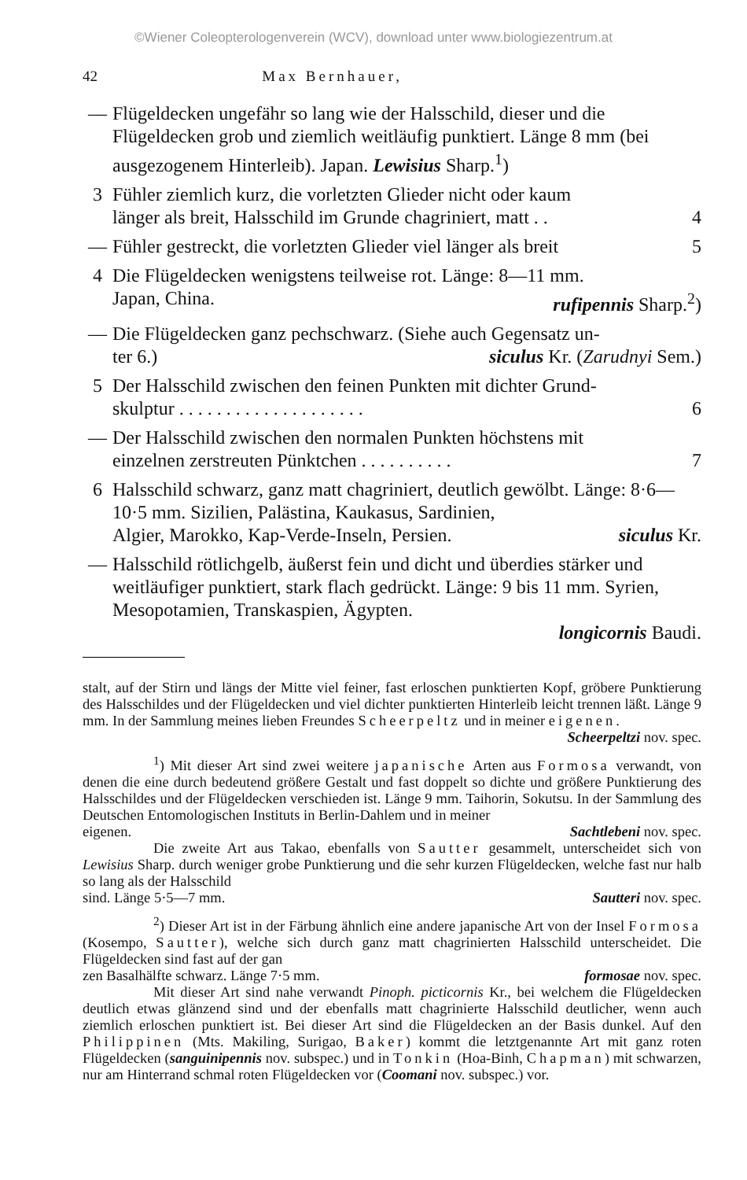©Wiener Coleopterologenverein (WCV), download unter www.biologiezentrum.at
42 Max Bernhauer,
— Flügeldecken ungefähr so lang wie der Halsschild, dieser und die Flügeldecken grob und ziemlich weitläufig punktiert. Länge 8 mm (bei ausgezogenem Hinterleib). Japan. Lewisius Sharp.<sup>1</sup>)
3 Fühler ziemlich kurz, die vorletzten Glieder nicht oder kaum
länger als breit, Halsschild im Grunde chagriniert, matt . . 4
— Fühler gestreckt, die vorletzten Glieder viel länger als breit 5
4 Die Flügeldecken wenigstens teilweise rot. Länge: 8—11 mm.
Japan, China. rufipennis Sharp.<sup>2</sup>)
— Die Flügeldecken ganz pechschwarz. (Siehe auch Gegensatz un-
ter 6.) siculus Kr. (Zarudnyi Sem.)
5 Der Halsschild zwischen den feinen Punkten mit dichter Grund-
skulptur . . . . . . . . . . . . . . . . . . . . 6
— Der Halsschild zwischen den normalen Punkten höchstens mit
einzelnen zerstreuten Pünktchen . . . . . . . . . . 7
6 Halsschild schwarz, ganz matt chagriniert, deutlich gewölbt. Länge: 8·6—10·5 mm. Sizilien, Palästina, Kaukasus, Sardinien,
Algier, Marokko, Kap-Verde-Inseln, Persien. siculus Kr.
— Halsschild rötlichgelb, äußerst fein und dicht und überdies stär­ker und weitläufiger punktiert, stark flach gedrückt. Länge: 9 bis 11 mm. Syrien, Mesopotamien, Transkaspien, Ägypten.
longicornis Baudi.
stalt, auf der Stirn und längs der Mitte viel feiner, fast erloschen punktierten Kopf, gröbere Punktierung des Halsschildes und der Flügeldecken und viel dichter punktierten Hinterleib leicht trennen läßt. Länge 9 mm. In der Samm­lung meines lieben Freundes Scheerpeltz und in meiner eigenen.
Scheerpeltzi nov. spec.
<sup>1</sup>) Mit dieser Art sind zwei weitere japanische Arten aus Formosa verwandt, von denen die eine durch bedeutend größere Gestalt und fast doppelt so dichte und größere Punktierung des Halsschildes und der Flügeldecken verschieden ist. Länge 9 mm. Taihorin, Sokutsu. In der Samm­lung des Deutschen Entomologischen Instituts in Berlin-Dahlem und in meiner
eigenen. Sachtlebeni nov. spec.
Die zweite Art aus Takao, ebenfalls von Sautter gesammelt, unter­scheidet sich von Lewisius Sharp. durch weniger grobe Punktierung und die sehr kurzen Flügeldecken, welche fast nur halb so lang als der Halsschild
sind. Länge 5·5—7 mm. Sautteri nov. spec.
<sup>2</sup>) Dieser Art ist in der Färbung ähnlich eine andere japanische Art von der Insel Formosa (Kosempo, Sautter), welche sich durch ganz matt chagrinierten Halsschild unterscheidet. Die Flügeldecken sind fast auf der gan­
zen Basalhälfte schwarz. Länge 7·5 mm. formosae nov. spec.
Mit dieser Art sind nahe verwandt Pinoph. picticornis Kr., bei welchem die Flügeldecken deutlich etwas glänzend sind und der ebenfalls matt cha­grinierte Halsschild deutlicher, wenn auch ziemlich erloschen punktiert ist. Bei dieser Art sind die Flügeldecken an der Basis dunkel. Auf den Philip­pinen (Mts. Makiling, Surigao, Baker) kommt die letztgenannte Art mit ganz roten Flügeldecken (sanguinipennis nov. subspec.) und in Tonkin (Hoa-Binh, Chapman) mit schwarzen, nur am Hinterrand schmal roten Flügeldecken vor (Coomani nov. subspec.) vor.